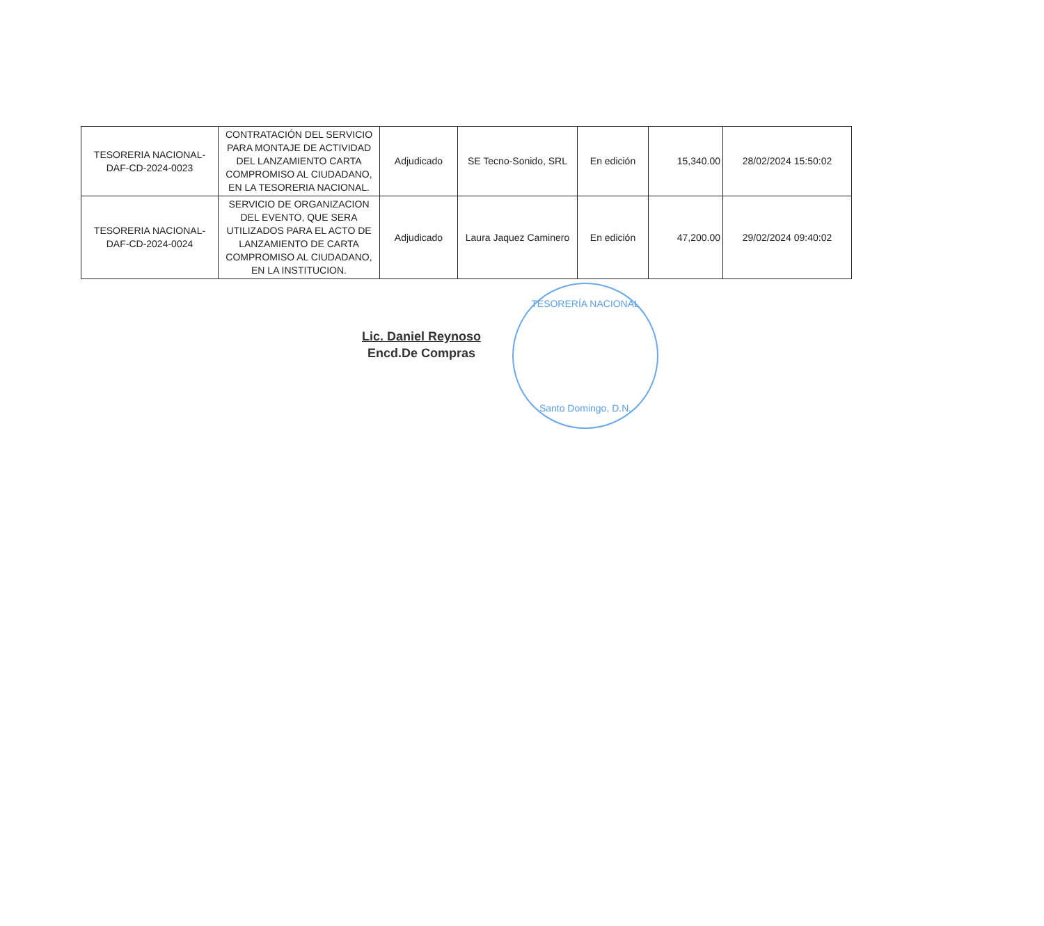| TESORERIA NACIONAL- DAF-CD-2024-0023 | CONTRATACIÓN DEL SERVICIO PARA MONTAJE DE ACTIVIDAD DEL LANZAMIENTO CARTA COMPROMISO AL CIUDADANO, EN LA TESORERIA NACIONAL. | Adjudicado | SE Tecno-Sonido, SRL | En edición | 15,340.00 | 28/02/2024 15:50:02 |
| TESORERIA NACIONAL- DAF-CD-2024-0024 | SERVICIO DE ORGANIZACION DEL EVENTO, QUE SERA UTILIZADOS PARA EL ACTO DE LANZAMIENTO DE CARTA COMPROMISO AL CIUDADANO, EN LA INSTITUCION. | Adjudicado | Laura Jaquez Caminero | En edición | 47,200.00 | 29/02/2024 09:40:02 |
Lic. Daniel Reynoso
Encd.De Compras
TESORERÍA NACIONAL
Santo Domingo, D.N.